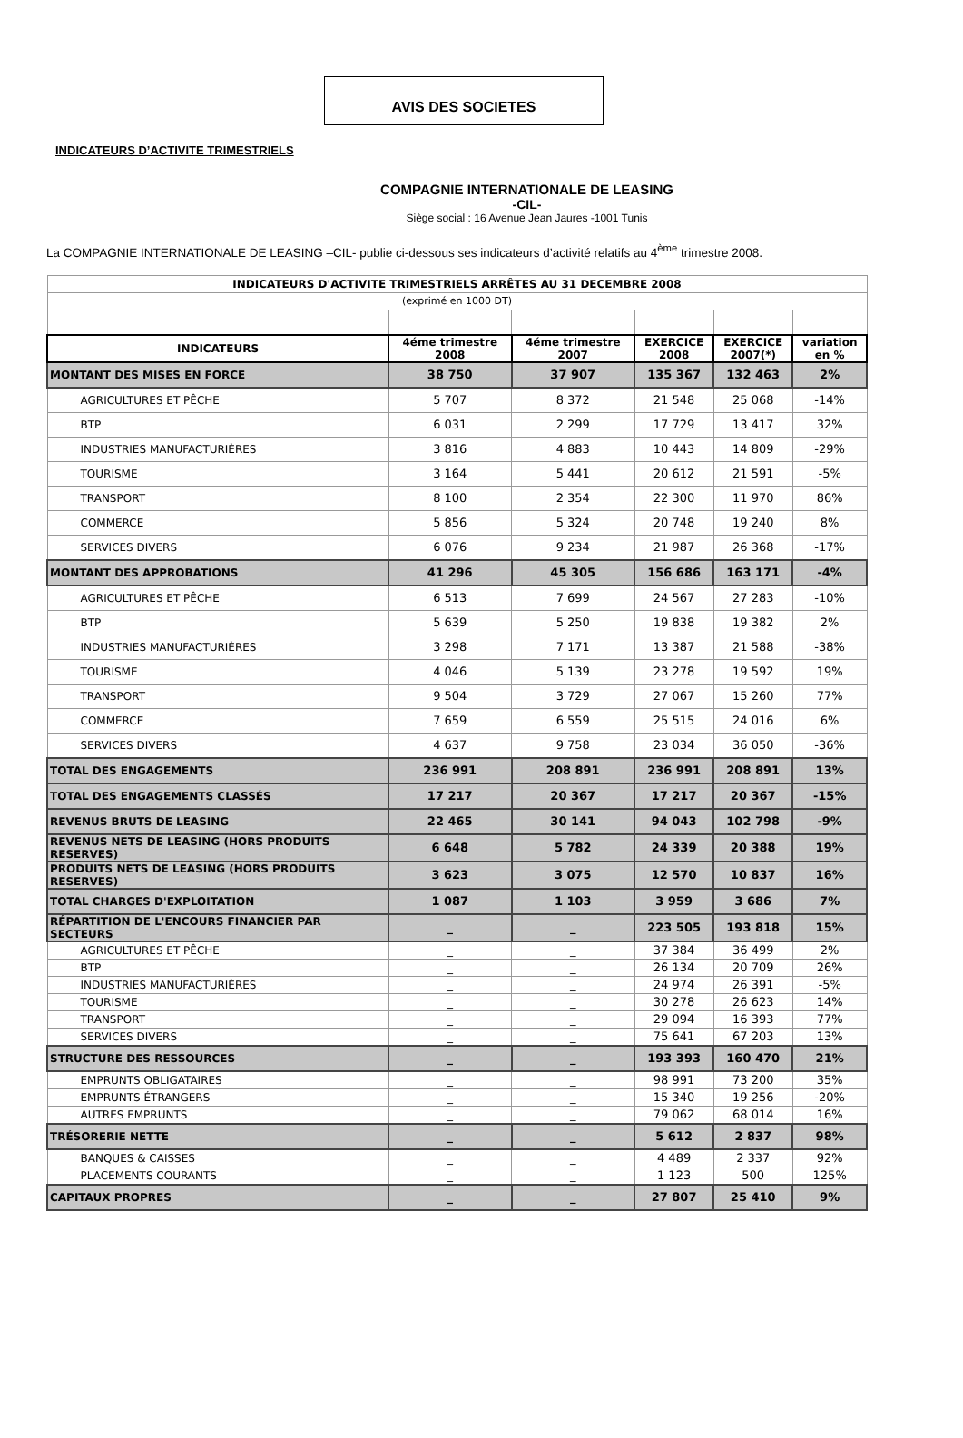AVIS DES SOCIETES
INDICATEURS D’ACTIVITE TRIMESTRIELS
COMPAGNIE INTERNATIONALE DE LEASING
-CIL-
Siège social : 16 Avenue Jean Jaures -1001 Tunis
La COMPAGNIE INTERNATIONALE DE LEASING –CIL- publie ci-dessous ses indicateurs d’activité relatifs au 4<sup>ème</sup> trimestre 2008.
| INDICATEURS D'ACTIVITE TRIMESTRIELS ARRÊTES AU 31 DECEMBRE 2008 | | | | | |
| (exprimé en 1000 DT) | | | | | |
| INDICATEURS | 4éme trimestre 2008 | 4éme trimestre 2007 | EXERCICE 2008 | EXERCICE 2007(*) | variation en % |
| MONTANT DES MISES EN FORCE | 38 750 | 37 907 | 135 367 | 132 463 | 2% |
| AGRICULTURES ET PÊCHE | 5 707 | 8 372 | 21 548 | 25 068 | -14% |
| BTP | 6 031 | 2 299 | 17 729 | 13 417 | 32% |
| INDUSTRIES MANUFACTURIÈRES | 3 816 | 4 883 | 10 443 | 14 809 | -29% |
| TOURISME | 3 164 | 5 441 | 20 612 | 21 591 | -5% |
| TRANSPORT | 8 100 | 2 354 | 22 300 | 11 970 | 86% |
| COMMERCE | 5 856 | 5 324 | 20 748 | 19 240 | 8% |
| SERVICES DIVERS | 6 076 | 9 234 | 21 987 | 26 368 | -17% |
| MONTANT DES APPROBATIONS | 41 296 | 45 305 | 156 686 | 163 171 | -4% |
| AGRICULTURES ET PÊCHE | 6 513 | 7 699 | 24 567 | 27 283 | -10% |
| BTP | 5 639 | 5 250 | 19 838 | 19 382 | 2% |
| INDUSTRIES MANUFACTURIÈRES | 3 298 | 7 171 | 13 387 | 21 588 | -38% |
| TOURISME | 4 046 | 5 139 | 23 278 | 19 592 | 19% |
| TRANSPORT | 9 504 | 3 729 | 27 067 | 15 260 | 77% |
| COMMERCE | 7 659 | 6 559 | 25 515 | 24 016 | 6% |
| SERVICES DIVERS | 4 637 | 9 758 | 23 034 | 36 050 | -36% |
| TOTAL DES ENGAGEMENTS | 236 991 | 208 891 | 236 991 | 208 891 | 13% |
| TOTAL DES ENGAGEMENTS CLASSÉS | 17 217 | 20 367 | 17 217 | 20 367 | -15% |
| REVENUS BRUTS DE LEASING | 22 465 | 30 141 | 94 043 | 102 798 | -9% |
| REVENUS NETS DE LEASING (HORS PRODUITS RESERVES) | 6 648 | 5 782 | 24 339 | 20 388 | 19% |
| PRODUITS NETS DE LEASING (HORS PRODUITS RESERVES) | 3 623 | 3 075 | 12 570 | 10 837 | 16% |
| TOTAL CHARGES D'EXPLOITATION | 1 087 | 1 103 | 3 959 | 3 686 | 7% |
| RÉPARTITION DE L'ENCOURS FINANCIER PAR SECTEURS | _ | _ | 223 505 | 193 818 | 15% |
| AGRICULTURES ET PÊCHE | _ | _ | 37 384 | 36 499 | 2% |
| BTP | _ | _ | 26 134 | 20 709 | 26% |
| INDUSTRIES MANUFACTURIÈRES | _ | _ | 24 974 | 26 391 | -5% |
| TOURISME | _ | _ | 30 278 | 26 623 | 14% |
| TRANSPORT | _ | _ | 29 094 | 16 393 | 77% |
| SERVICES DIVERS | _ | _ | 75 641 | 67 203 | 13% |
| STRUCTURE DES RESSOURCES | _ | _ | 193 393 | 160 470 | 21% |
| EMPRUNTS OBLIGATAIRES | _ | _ | 98 991 | 73 200 | 35% |
| EMPRUNTS ÉTRANGERS | _ | _ | 15 340 | 19 256 | -20% |
| AUTRES EMPRUNTS | _ | _ | 79 062 | 68 014 | 16% |
| TRÉSORERIE NETTE | _ | _ | 5 612 | 2 837 | 98% |
| BANQUES & CAISSES | _ | _ | 4 489 | 2 337 | 92% |
| PLACEMENTS COURANTS | _ | _ | 1 123 | 500 | 125% |
| CAPITAUX PROPRES | _ | _ | 27 807 | 25 410 | 9% |